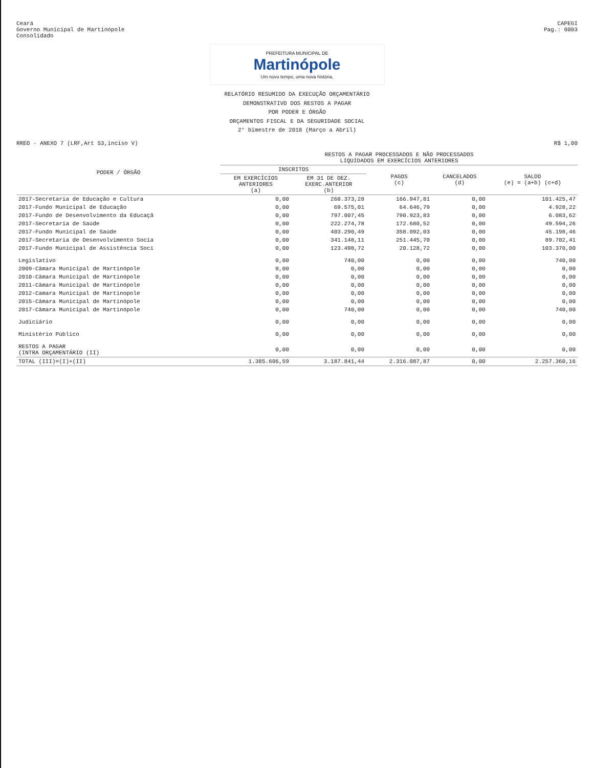Ceará
Governo Municipal de Martinópole
Consolidado
CAPEGI
Pag.: 0003
PREFEITURA MUNICIPAL DE
Martinópole
Um novo tempo, uma nova história.
RELATÓRIO RESUMIDO DA EXECUÇÃO ORÇAMENTÁRIO
DEMONSTRATIVO DOS RESTOS A PAGAR
POR PODER E ÓRGÃO
ORÇAMENTOS FISCAL E DA SEGURIDADE SOCIAL
2° bimestre de 2018 (Março a Abril)
RREO - ANEXO 7 (LRF,Art 53,inciso V)
R$ 1,00
| PODER / ÓRGÃO | RESTOS A PAGAR PROCESSADOS E NÃO PROCESSADOS LIQUIDADOS EM EXERCÍCIOS ANTERIORES | | | | |
| --- | --- | --- | --- | --- | --- |
| | INSCRITOS | | PAGOS (c) | CANCELADOS (d) | SALDO (e) = (a+b) (c+d) |
| | EM EXERCÍCIOS ANTERIORES (a) | EM 31 DE DEZ. EXERC.ANTERIOR (b) | | | |
| 2017-Secretaria de Educação e Cultura | 0,00 | 268.373,28 | 166.947,81 | 0,00 | 101.425,47 |
| 2017-Fundo Municipal de Educação | 0,00 | 69.575,01 | 64.646,79 | 0,00 | 4.928,22 |
| 2017-Fundo de Desenvolvimento da Educaçã | 0,00 | 797.007,45 | 790.923,83 | 0,00 | 6.083,62 |
| 2017-Secretaria de Saúde | 0,00 | 222.274,78 | 172.680,52 | 0,00 | 49.594,26 |
| 2017-Fundo Municipal de Saúde | 0,00 | 403.290,49 | 358.092,03 | 0,00 | 45.198,46 |
| 2017-Secretaria de Desenvolvimento Socia | 0,00 | 341.148,11 | 251.445,70 | 0,00 | 89.702,41 |
| 2017-Fundo Municipal de Assistência Soci | 0,00 | 123.498,72 | 20.128,72 | 0,00 | 103.370,00 |
| Legislativo | 0,00 | 740,00 | 0,00 | 0,00 | 740,00 |
| 2009-Câmara Municipal de Martinópole | 0,00 | 0,00 | 0,00 | 0,00 | 0,00 |
| 2010-Câmara Municipal de Martinópole | 0,00 | 0,00 | 0,00 | 0,00 | 0,00 |
| 2011-Câmara Municipal de Martinópole | 0,00 | 0,00 | 0,00 | 0,00 | 0,00 |
| 2012-Camara Municipal de Martinopole | 0,00 | 0,00 | 0,00 | 0,00 | 0,00 |
| 2015-Câmara Municipal de Martinópole | 0,00 | 0,00 | 0,00 | 0,00 | 0,00 |
| 2017-Câmara Municipal de Martinópole | 0,00 | 740,00 | 0,00 | 0,00 | 740,00 |
| Judiciário | 0,00 | 0,00 | 0,00 | 0,00 | 0,00 |
| Ministério Público | 0,00 | 0,00 | 0,00 | 0,00 | 0,00 |
| RESTOS A PAGAR (INTRA ORÇAMENTÁRIO (II) | 0,00 | 0,00 | 0,00 | 0,00 | 0,00 |
| TOTAL (III)=(I)+(II) | 1.385.606,59 | 3.187.841,44 | 2.316.087,87 | 0,00 | 2.257.360,16 |